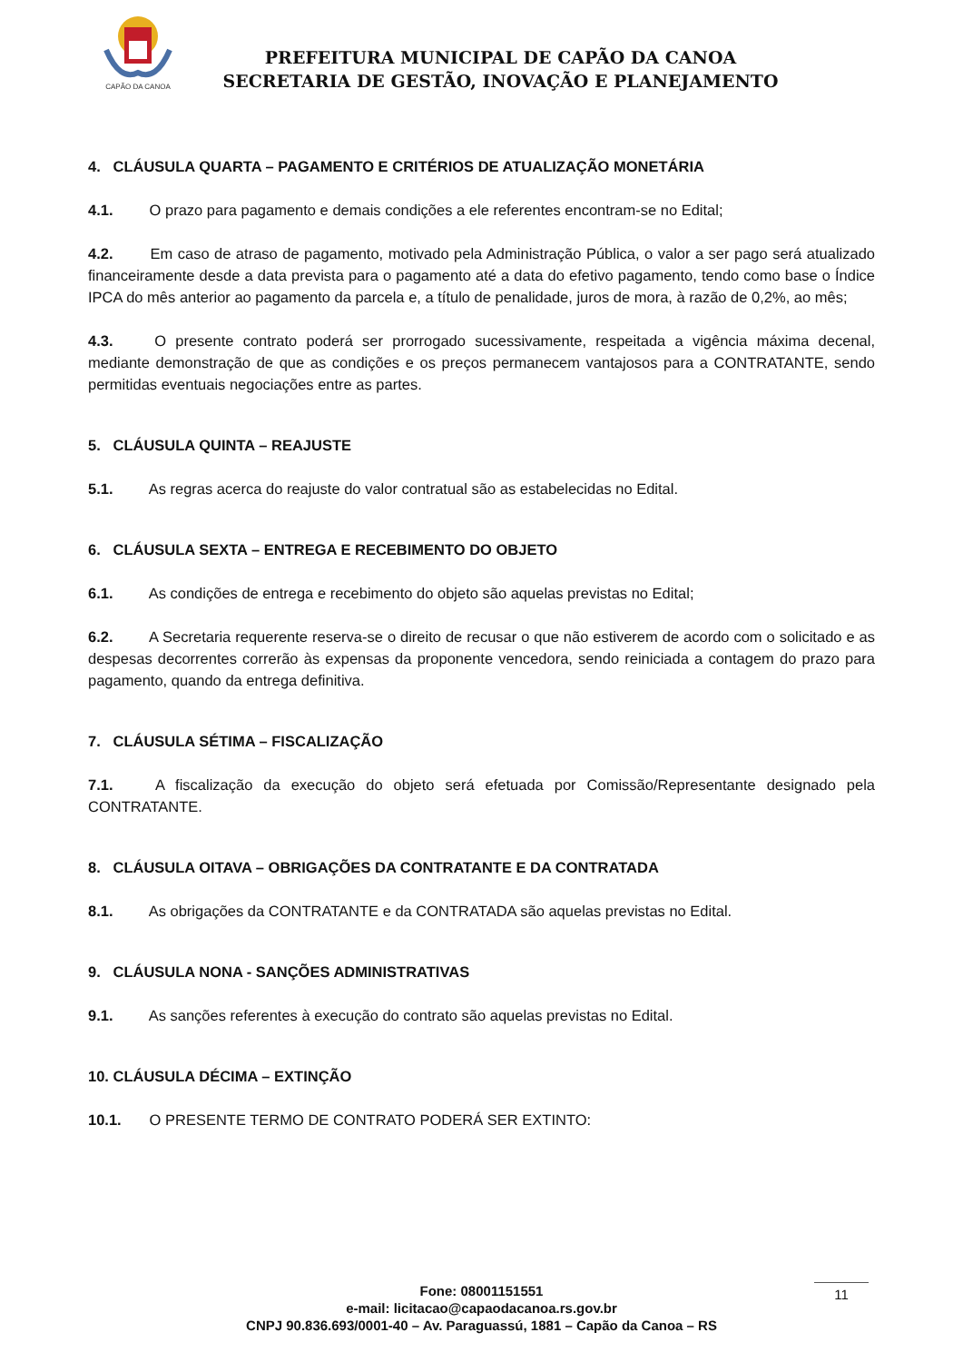CAPÃO DA CANOA
PREFEITURA MUNICIPAL DE CAPÃO DA CANOA
SECRETARIA DE GESTÃO, INOVAÇÃO E PLANEJAMENTO
4. CLÁUSULA QUARTA – PAGAMENTO E CRITÉRIOS DE ATUALIZAÇÃO MONETÁRIA
4.1. O prazo para pagamento e demais condições a ele referentes encontram-se no Edital;
4.2. Em caso de atraso de pagamento, motivado pela Administração Pública, o valor a ser pago será atualizado financeiramente desde a data prevista para o pagamento até a data do efetivo pagamento, tendo como base o Índice IPCA do mês anterior ao pagamento da parcela e, a título de penalidade, juros de mora, à razão de 0,2%, ao mês;
4.3. O presente contrato poderá ser prorrogado sucessivamente, respeitada a vigência máxima decenal, mediante demonstração de que as condições e os preços permanecem vantajosos para a CONTRATANTE, sendo permitidas eventuais negociações entre as partes.
5. CLÁUSULA QUINTA – REAJUSTE
5.1. As regras acerca do reajuste do valor contratual são as estabelecidas no Edital.
6. CLÁUSULA SEXTA – ENTREGA E RECEBIMENTO DO OBJETO
6.1. As condições de entrega e recebimento do objeto são aquelas previstas no Edital;
6.2. A Secretaria requerente reserva-se o direito de recusar o que não estiverem de acordo com o solicitado e as despesas decorrentes correrão às expensas da proponente vencedora, sendo reiniciada a contagem do prazo para pagamento, quando da entrega definitiva.
7. CLÁUSULA SÉTIMA – FISCALIZAÇÃO
7.1. A fiscalização da execução do objeto será efetuada por Comissão/Representante designado pela CONTRATANTE.
8. CLÁUSULA OITAVA – OBRIGAÇÕES DA CONTRATANTE E DA CONTRATADA
8.1. As obrigações da CONTRATANTE e da CONTRATADA são aquelas previstas no Edital.
9. CLÁUSULA NONA - SANÇÕES ADMINISTRATIVAS
9.1. As sanções referentes à execução do contrato são aquelas previstas no Edital.
10. CLÁUSULA DÉCIMA – EXTINÇÃO
10.1. O PRESENTE TERMO DE CONTRATO PODERÁ SER EXTINTO:
Fone: 08001151551
e-mail: licitacao@capaodacanoa.rs.gov.br
CNPJ 90.836.693/0001-40 – Av. Paraguassú, 1881 – Capão da Canoa – RS
11